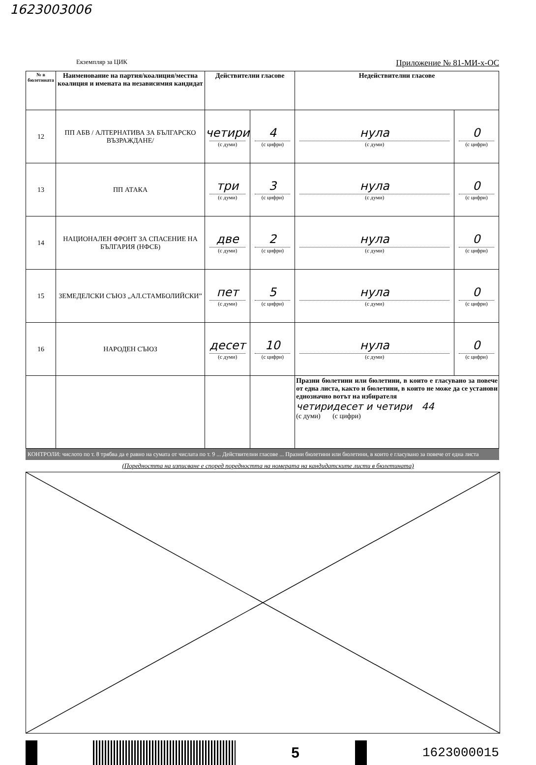1623003006
Екземпляр за ЦИК Приложение № 81-МИ-х-ОС
| № в бюлетината | Наименование на партия/коалиция/местна коалиция и имената на независимия кандидат | Действителни гласове | | Недействителни гласове | |
| --- | --- | --- | --- | --- | --- |
| 12 | ПП АБВ / АЛТЕРНАТИВА ЗА БЪЛГАРСКО ВЪЗРАЖДАНЕ/ | четири (с думи) | 4 (с цифри) | нула (с думи) | 0 (с цифри) |
| 13 | ПП АТАКА | три (с думи) | 3 (с цифри) | нула (с думи) | 0 (с цифри) |
| 14 | НАЦИОНАЛЕН ФРОНТ ЗА СПАСЕНИЕ НА БЪЛГАРИЯ (НФСБ) | две (с думи) | 2 (с цифри) | нула (с думи) | 0 (с цифри) |
| 15 | ЗЕМЕДЕЛСКИ СЪЮЗ „АЛ.СТАМБОЛИЙСКИ” | пет (с думи) | 5 (с цифри) | нула (с думи) | 0 (с цифри) |
| 16 | НАРОДЕН СЪЮЗ | десет (с думи) | 10 (с цифри) | нула (с думи) | 0 (с цифри) |
| | | | | Празни бюлетини или бюлетини, в които е гласувано за повече от една листа, както и бюлетини, в които не може да се установи еднозначно вотът на избирателя четиридесет и четири 44 (с думи) (с цифри) | |
КОНТРОЛИ: числото по т. 8 трябва да е равно на сумата от числата по т. 9 ... Действителни гласове ... Празни бюлетини или бюлетини, в които е гласувано за повече от една листа
(Поредността на изписване е според поредността на номерата на кандидатските листи в бюлетината)
5
1623000015